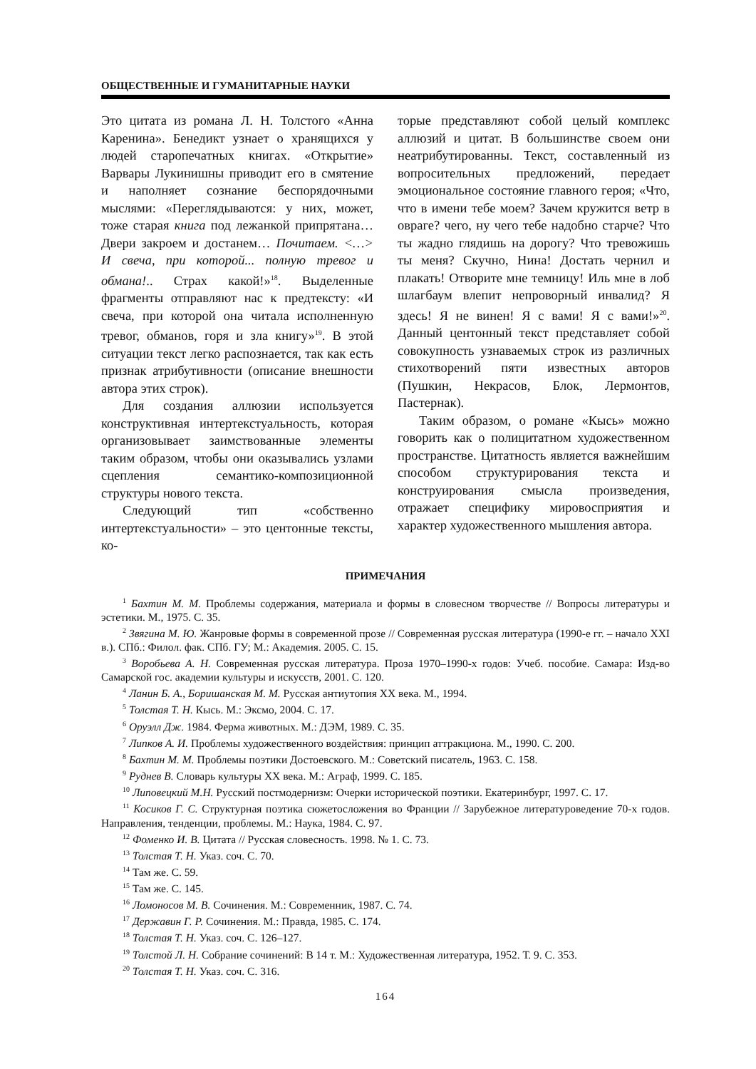ОБЩЕСТВЕННЫЕ И ГУМАНИТАРНЫЕ НАУКИ
Это цитата из романа Л. Н. Толстого «Анна Каренина». Бенедикт узнает о хранящихся у людей старопечатных книгах. «Открытие» Варвары Лукинишны приводит его в смятение и наполняет сознание беспорядочными мыслями: «Переглядываются: у них, может, тоже старая книга под лежанкой припрятана… Двери закроем и достанем… Почитаем. <…> И свеча, при которой... полную тревог и обмана!.. Страх какой!»<sup>18</sup>. Выделенные фрагменты отправляют нас к предтексту: «И свеча, при которой она читала исполненную тревог, обманов, горя и зла книгу»<sup>19</sup>. В этой ситуации текст легко распознается, так как есть признак атрибутивности (описание внешности автора этих строк).
Для создания аллюзии используется конструктивная интертекстуальность, которая организовывает заимствованные элементы таким образом, чтобы они оказывались узлами сцепления семантико-композиционной структуры нового текста.
Следующий тип «собственно интертекстуальности» – это центонные тексты, ко-
торые представляют собой целый комплекс аллюзий и цитат. В большинстве своем они неатрибутированны. Текст, составленный из вопросительных предложений, передает эмоциональное состояние главного героя; «Что, что в имени тебе моем? Зачем кружится ветр в овраге? чего, ну чего тебе надобно старче? Что ты жадно глядишь на дорогу? Что тревожишь ты меня? Скучно, Нина! Достать чернил и плакать! Отворите мне темницу! Иль мне в лоб шлагбаум влепит непроворный инвалид? Я здесь! Я не винен! Я с вами! Я с вами!»<sup>20</sup>. Данный центонный текст представляет собой совокупность узнаваемых строк из различных стихотворений пяти известных авторов (Пушкин, Некрасов, Блок, Лермонтов, Пастернак).
Таким образом, о романе «Кысь» можно говорить как о полицитатном художественном пространстве. Цитатность является важнейшим способом структурирования текста и конструирования смысла произведения, отражает специфику мировосприятия и характер художественного мышления автора.
ПРИМЕЧАНИЯ
<sup>1</sup> Бахтин М. М. Проблемы содержания, материала и формы в словесном творчестве // Вопросы литературы и эстетики. М., 1975. С. 35.
<sup>2</sup> Звягина М. Ю. Жанровые формы в современной прозе // Современная русская литература (1990-е гг. – начало XXI в.). СПб.: Филол. фак. СПб. ГУ; М.: Академия. 2005. С. 15.
<sup>3</sup> Воробьева А. Н. Современная русская литература. Проза 1970–1990-х годов: Учеб. пособие. Самара: Изд-во Самарской гос. академии культуры и искусств, 2001. С. 120.
<sup>4</sup> Ланин Б. А., Боришанская М. М. Русская антиутопия XX века. М., 1994.
<sup>5</sup> Толстая Т. Н. Кысь. М.: Эксмо, 2004. С. 17.
<sup>6</sup> Оруэлл Дж. 1984. Ферма животных. М.: ДЭМ, 1989. С. 35.
<sup>7</sup> Липков А. И. Проблемы художественного воздействия: принцип аттракциона. М., 1990. С. 200.
<sup>8</sup> Бахтин М. М. Проблемы поэтики Достоевского. М.: Советский писатель, 1963. С. 158.
<sup>9</sup> Руднев В. Словарь культуры XX века. М.: Аграф, 1999. С. 185.
<sup>10</sup> Липовецкий М.Н. Русский постмодернизм: Очерки исторической поэтики. Екатеринбург, 1997. С. 17.
<sup>11</sup> Косиков Г. С. Структурная поэтика сюжетосложения во Франции // Зарубежное литературоведение 70-х годов. Направления, тенденции, проблемы. М.: Наука, 1984. С. 97.
<sup>12</sup> Фоменко И. В. Цитата // Русская словесность. 1998. № 1. С. 73.
<sup>13</sup> Толстая Т. Н. Указ. соч. С. 70.
<sup>14</sup> Там же. С. 59.
<sup>15</sup> Там же. С. 145.
<sup>16</sup> Ломоносов М. В. Сочинения. М.: Современник, 1987. С. 74.
<sup>17</sup> Державин Г. Р. Сочинения. М.: Правда, 1985. С. 174.
<sup>18</sup> Толстая Т. Н. Указ. соч. С. 126–127.
<sup>19</sup> Толстой Л. Н. Собрание сочинений: В 14 т. М.: Художественная литература, 1952. Т. 9. С. 353.
<sup>20</sup> Толстая Т. Н. Указ. соч. С. 316.
164